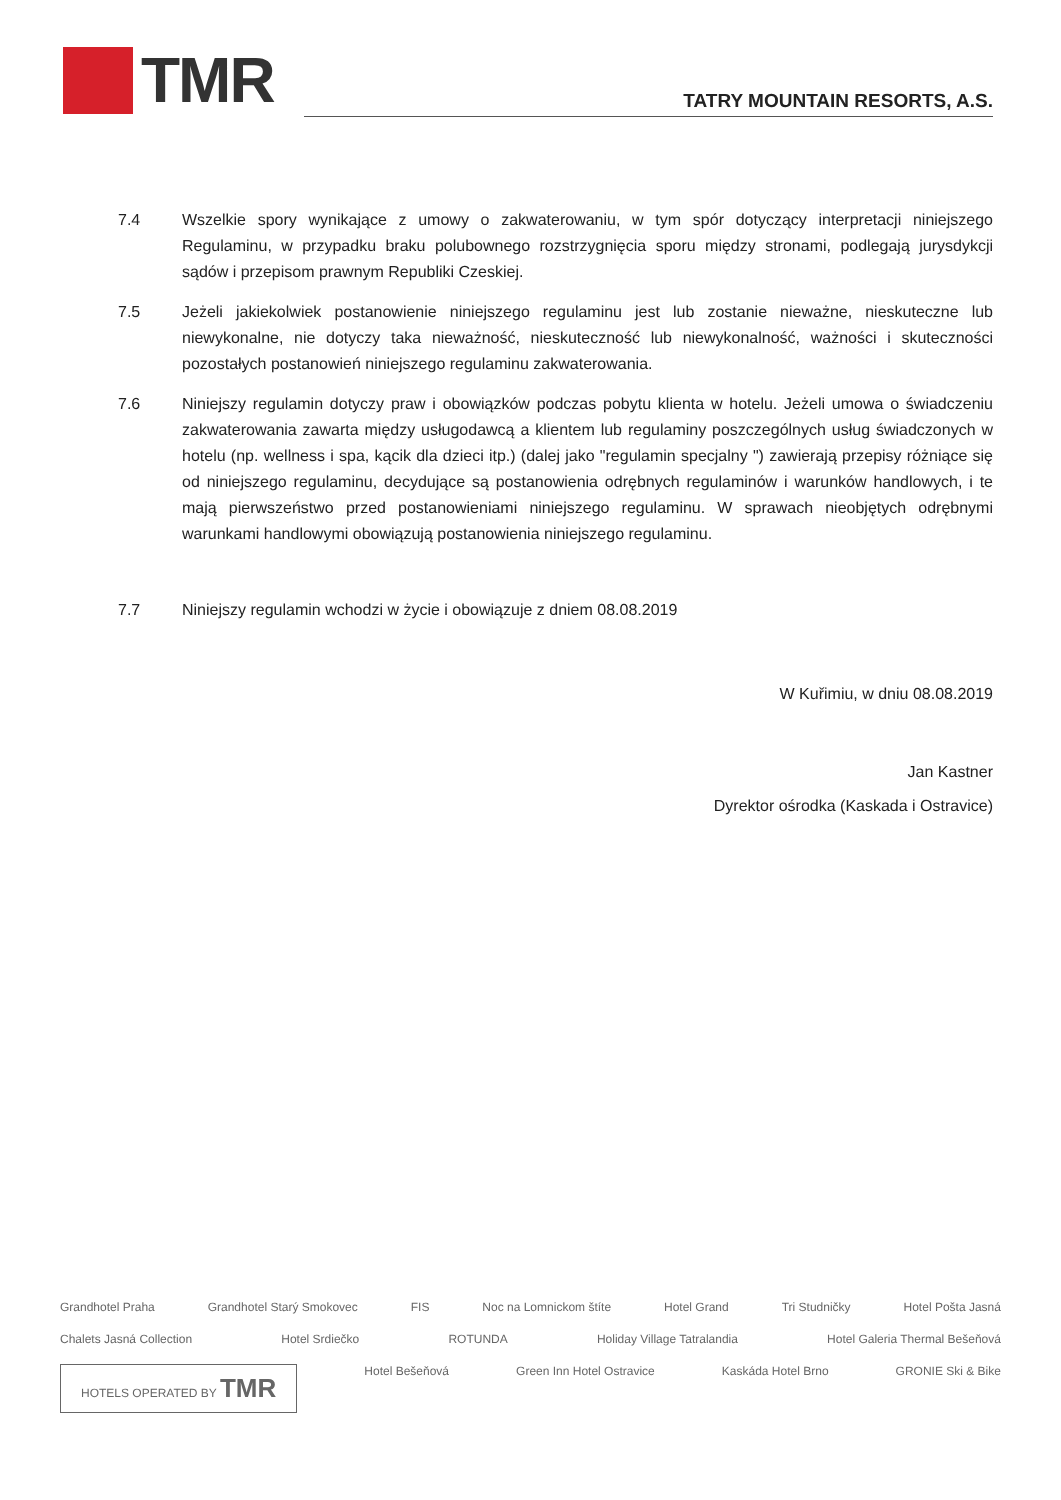TMR
TATRY MOUNTAIN RESORTS, A.S.
7.4 Wszelkie spory wynikające z umowy o zakwaterowaniu, w tym spór dotyczący interpretacji niniejszego Regulaminu, w przypadku braku polubownego rozstrzygnięcia sporu między stronami, podlegają jurysdykcji sądów i przepisom prawnym Republiki Czeskiej.
7.5 Jeżeli jakiekolwiek postanowienie niniejszego regulaminu jest lub zostanie nieważne, nieskuteczne lub niewykonalne, nie dotyczy taka nieważność, nieskuteczność lub niewykonalność, ważności i skuteczności pozostałych postanowień niniejszego regulaminu zakwaterowania.
7.6 Niniejszy regulamin dotyczy praw i obowiązków podczas pobytu klienta w hotelu. Jeżeli umowa o świadczeniu zakwaterowania zawarta między usługodawcą a klientem lub regulaminy poszczególnych usług świadczonych w hotelu (np. wellness i spa, kącik dla dzieci itp.) (dalej jako "regulamin specjalny ") zawierają przepisy różniące się od niniejszego regulaminu, decydujące są postanowienia odrębnych regulaminów i warunków handlowych, i te mają pierwszeństwo przed postanowieniami niniejszego regulaminu. W sprawach nieobjętych odrębnymi warunkami handlowymi obowiązują postanowienia niniejszego regulaminu.
7.7 Niniejszy regulamin wchodzi w życie i obowiązuje z dniem 08.08.2019
W Kuřimiu, w dniu 08.08.2019
Jan Kastner
Dyrektor ośrodka (Kaskada i Ostravice)
Grandhotel Praha Grandhotel Starý Smokovec FIS Noc na Lomnickom štíte Hotel Grand Tri Studničky Hotel Pošta Jasná Chalets Jasná Collection Hotel Srdiečko ROTUNDA Holiday Village Tatralandia Hotel Galeria Thermal Bešeňová HOTELS OPERATED BY TMR Hotel Bešeňová Green Inn Hotel Ostravice Kaskáda Hotel Brno GRONIE Ski & Bike